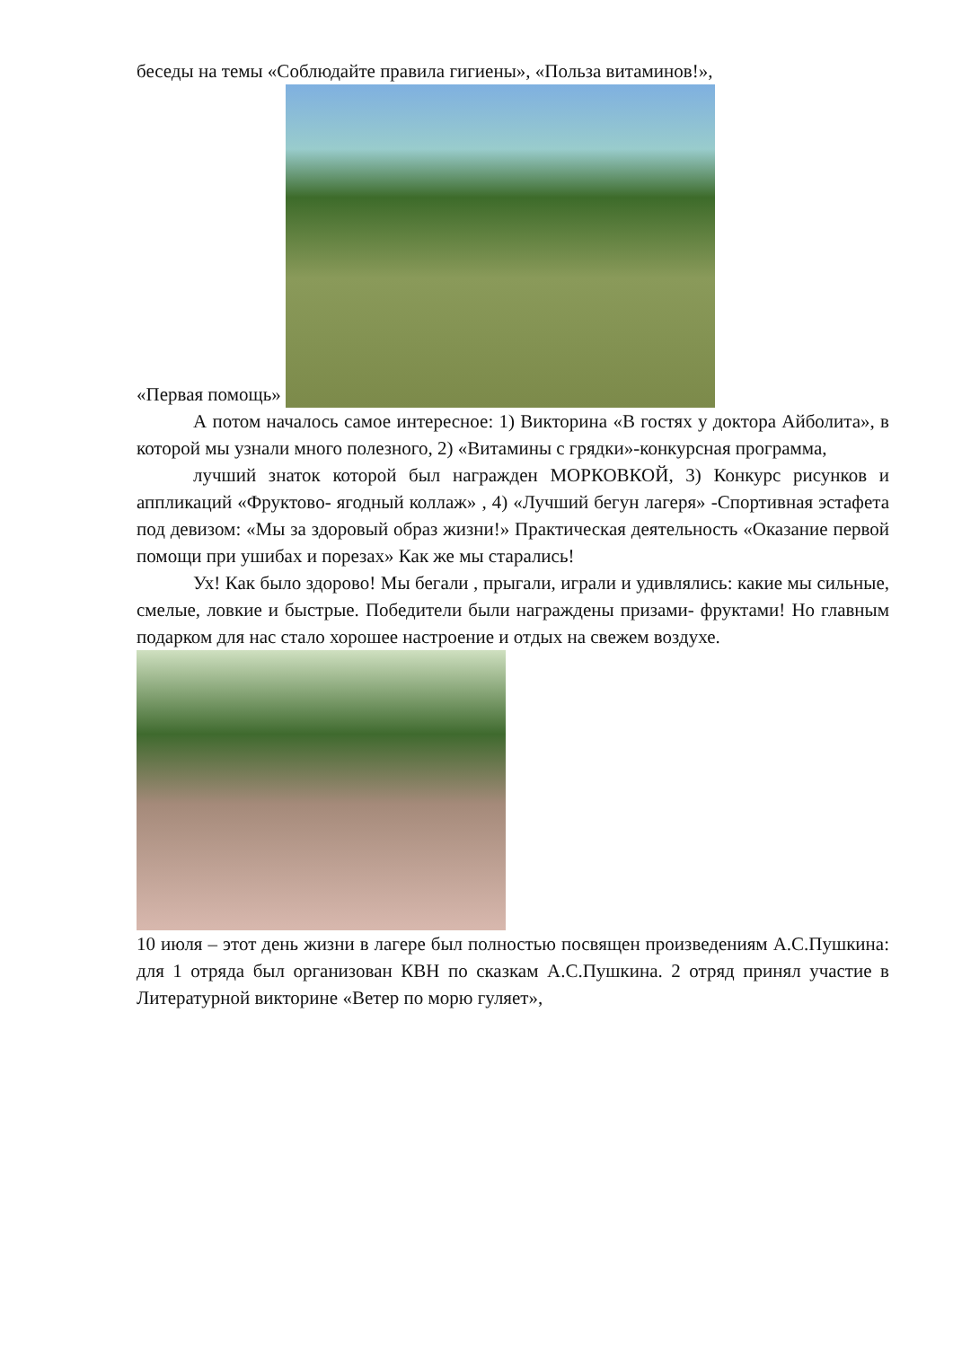беседы на темы «Соблюдайте правила гигиены», «Польза витаминов!»,
«Первая помощь»
А потом началось самое интересное: 1) Викторина «В гостях у доктора Айболита», в которой мы узнали много полезного, 2) «Витамины с грядки»-конкурсная программа,
лучший знаток которой был награжден МОРКОВКОЙ, 3) Конкурс рисунков и аппликаций «Фруктово- ягодный коллаж» , 4) «Лучший бегун лагеря» -Спортивная эстафета под девизом: «Мы за здоровый образ жизни!» Практическая деятельность «Оказание первой помощи при ушибах и порезах» Как же мы старались!
Ух! Как было здорово! Мы бегали , прыгали, играли и удивлялись: какие мы сильные, смелые, ловкие и быстрые. Победители были награждены призами- фруктами! Но главным подарком для нас стало хорошее настроение и отдых на свежем воздухе.
10 июля – этот день жизни в лагере был полностью посвящен произведениям А.С.Пушкина: для 1 отряда был организован КВН по сказкам А.С.Пушкина. 2 отряд принял участие в Литературной викторине «Ветер по морю гуляет»,